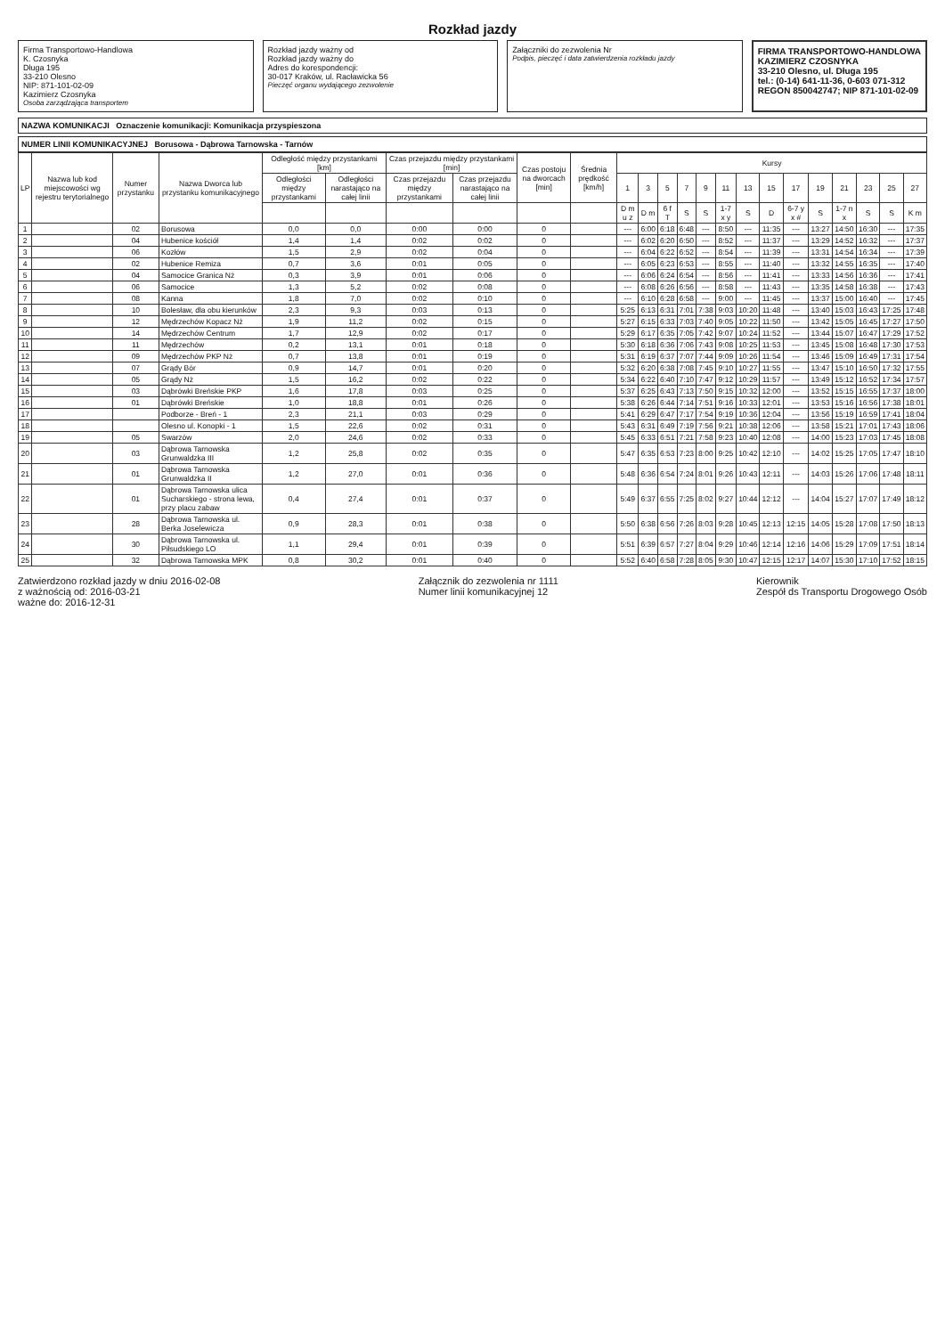Rozkład jazdy
Firma Transportowo-Handlowa
K. Czosnyka
Długa 195
33-210 Olesno
NIP: 871-101-02-09
Kazimierz Czosnyka
Osoba zarządzająca transportem
Rozkład jazdy ważny od
Rozkład jazdy ważny do
Adres do korespondencji:
30-017 Kraków, ul. Racławicka 56
Pieczęć organu wydającego zezwolenie
Załączniki do zezwolenia Nr
Podpis, pieczęć i data zatwierdzenia rozkładu jazdy
FIRMA TRANSPORTOWO-HANDLOWA
KAZIMIERZ CZOSNYKA
33-210 Olesno, ul. Długa 195
tel.: (0-14) 641-11-36, 0-603 071-312
REGON 850042747; NIP 871-101-02-09
NAZWA KOMUNIKACJI Oznaczenie komunikacji: Komunikacja przyspieszona
NUMER LINII KOMUNIKACYJNEJ Borusowa - Dąbrowa Tarnowska - Tarnów
| LP | Nazwa lub kod miejscowości wg rejestru terytorialnego | Numer przystanku | Nazwa Dworca lub przystanku komunikacyjnego | Odległość między przystankami [km] | | Czas przejazdu między przystankami [min] | | Czas postoju na dworcach [min] | Średnia prędkość [km/h] | Kursy | | | | | | | | | | | | | |
| --- | --- | --- | --- | --- | --- | --- | --- | --- | --- | --- | --- | --- | --- | --- | --- | --- | --- | --- | --- | --- | --- | --- | --- |
| | | | | Odległości między przystankami | Odległości narastająco na całej linii | Czas przejazdu między przystankami | Czas przejazdu narastająco na całej linii | | | 1 | 3 | 5 | 7 | 9 | 11 | 13 | 15 | 17 | 19 | 21 | 23 | 25 | 27 |
| | | | | | | | | | | D m u z | D m | 6 f T | S | S | 1-7 x y | S | D | 6-7 y x # | S | 1-7 n x | S | S | K m |
| 1 | | 02 | Borusowa | 0,0 | 0,0 | 0:00 | 0:00 | 0 | | --- | 6:00 | 6:18 | 6:48 | --- | 8:50 | --- | 11:35 | --- | 13:27 | 14:50 | 16:30 | --- | 17:35 |
| 2 | | 04 | Hubenice kościół | 1,4 | 1,4 | 0:02 | 0:02 | 0 | | --- | 6:02 | 6:20 | 6:50 | --- | 8:52 | --- | 11:37 | --- | 13:29 | 14:52 | 16:32 | --- | 17:37 |
| 3 | | 06 | Kozłów | 1,5 | 2,9 | 0:02 | 0:04 | 0 | | --- | 6:04 | 6:22 | 6:52 | --- | 8:54 | --- | 11:39 | --- | 13:31 | 14:54 | 16:34 | --- | 17:39 |
| 4 | | 02 | Hubenice Remiza | 0,7 | 3,6 | 0:01 | 0:05 | 0 | | --- | 6:05 | 6:23 | 6:53 | --- | 8:55 | --- | 11:40 | --- | 13:32 | 14:55 | 16:35 | --- | 17:40 |
| 5 | | 04 | Samocice Granica Nż | 0,3 | 3,9 | 0:01 | 0:06 | 0 | | --- | 6:06 | 6:24 | 6:54 | --- | 8:56 | --- | 11:41 | --- | 13:33 | 14:56 | 16:36 | --- | 17:41 |
| 6 | | 06 | Samocice | 1,3 | 5,2 | 0:02 | 0:08 | 0 | | --- | 6:08 | 6:26 | 6:56 | --- | 8:58 | --- | 11:43 | --- | 13:35 | 14:58 | 16:38 | --- | 17:43 |
| 7 | | 08 | Kanna | 1,8 | 7,0 | 0:02 | 0:10 | 0 | | --- | 6:10 | 6:28 | 6:58 | --- | 9:00 | --- | 11:45 | --- | 13:37 | 15:00 | 16:40 | --- | 17:45 |
| 8 | | 10 | Bolesław, dla obu kierunków | 2,3 | 9,3 | 0:03 | 0:13 | 0 | | 5:25 | 6:13 | 6:31 | 7:01 | 7:38 | 9:03 | 10:20 | 11:48 | --- | 13:40 | 15:03 | 16:43 | 17:25 | 17:48 |
| 9 | | 12 | Mędrzechów Kopacz Nż | 1,9 | 11,2 | 0:02 | 0:15 | 0 | | 5:27 | 6:15 | 6:33 | 7:03 | 7:40 | 9:05 | 10:22 | 11:50 | --- | 13:42 | 15:05 | 16:45 | 17:27 | 17:50 |
| 10 | | 14 | Mędrzechów Centrum | 1,7 | 12,9 | 0:02 | 0:17 | 0 | | 5:29 | 6:17 | 6:35 | 7:05 | 7:42 | 9:07 | 10:24 | 11:52 | --- | 13:44 | 15:07 | 16:47 | 17:29 | 17:52 |
| 11 | | 11 | Mędrzechów | 0,2 | 13,1 | 0:01 | 0:18 | 0 | | 5:30 | 6:18 | 6:36 | 7:06 | 7:43 | 9:08 | 10:25 | 11:53 | --- | 13:45 | 15:08 | 16:48 | 17:30 | 17:53 |
| 12 | | 09 | Mędrzechów PKP Nż | 0,7 | 13,8 | 0:01 | 0:19 | 0 | | 5:31 | 6:19 | 6:37 | 7:07 | 7:44 | 9:09 | 10:26 | 11:54 | --- | 13:46 | 15:09 | 16:49 | 17:31 | 17:54 |
| 13 | | 07 | Grądy Bór | 0,9 | 14,7 | 0:01 | 0:20 | 0 | | 5:32 | 6:20 | 6:38 | 7:08 | 7:45 | 9:10 | 10:27 | 11:55 | --- | 13:47 | 15:10 | 16:50 | 17:32 | 17:55 |
| 14 | | 05 | Grądy Nż | 1,5 | 16,2 | 0:02 | 0:22 | 0 | | 5:34 | 6:22 | 6:40 | 7:10 | 7:47 | 9:12 | 10:29 | 11:57 | --- | 13:49 | 15:12 | 16:52 | 17:34 | 17:57 |
| 15 | | 03 | Dąbrówki Breńskie PKP | 1,6 | 17,8 | 0:03 | 0:25 | 0 | | 5:37 | 6:25 | 6:43 | 7:13 | 7:50 | 9:15 | 10:32 | 12:00 | --- | 13:52 | 15:15 | 16:55 | 17:37 | 18:00 |
| 16 | | 01 | Dąbrówki Breńskie | 1,0 | 18,8 | 0:01 | 0:26 | 0 | | 5:38 | 6:26 | 6:44 | 7:14 | 7:51 | 9:16 | 10:33 | 12:01 | --- | 13:53 | 15:16 | 16:56 | 17:38 | 18:01 |
| 17 | | | Podborze - Breń - 1 | 2,3 | 21,1 | 0:03 | 0:29 | 0 | | 5:41 | 6:29 | 6:47 | 7:17 | 7:54 | 9:19 | 10:36 | 12:04 | --- | 13:56 | 15:19 | 16:59 | 17:41 | 18:04 |
| 18 | | | Olesno ul. Konopki - 1 | 1,5 | 22,6 | 0:02 | 0:31 | 0 | | 5:43 | 6:31 | 6:49 | 7:19 | 7:56 | 9:21 | 10:38 | 12:06 | --- | 13:58 | 15:21 | 17:01 | 17:43 | 18:06 |
| 19 | | 05 | Swarzów | 2,0 | 24,6 | 0:02 | 0:33 | 0 | | 5:45 | 6:33 | 6:51 | 7:21 | 7:58 | 9:23 | 10:40 | 12:08 | --- | 14:00 | 15:23 | 17:03 | 17:45 | 18:08 |
| 20 | | 03 | Dąbrowa Tarnowska Grunwaldzka III | 1,2 | 25,8 | 0:02 | 0:35 | 0 | | 5:47 | 6:35 | 6:53 | 7:23 | 8:00 | 9:25 | 10:42 | 12:10 | --- | 14:02 | 15:25 | 17:05 | 17:47 | 18:10 |
| 21 | | 01 | Dąbrowa Tarnowska Grunwaldzka II | 1,2 | 27,0 | 0:01 | 0:36 | 0 | | 5:48 | 6:36 | 6:54 | 7:24 | 8:01 | 9:26 | 10:43 | 12:11 | --- | 14:03 | 15:26 | 17:06 | 17:48 | 18:11 |
| 22 | | 01 | Dąbrowa Tarnowska ulica Sucharskiego - strona lewa, przy placu zabaw | 0,4 | 27,4 | 0:01 | 0:37 | 0 | | 5:49 | 6:37 | 6:55 | 7:25 | 8:02 | 9:27 | 10:44 | 12:12 | --- | 14:04 | 15:27 | 17:07 | 17:49 | 18:12 |
| 23 | | 28 | Dąbrowa Tarnowska ul. Berka Joselewicza | 0,9 | 28,3 | 0:01 | 0:38 | 0 | | 5:50 | 6:38 | 6:56 | 7:26 | 8:03 | 9:28 | 10:45 | 12:13 | 12:15 | 14:05 | 15:28 | 17:08 | 17:50 | 18:13 |
| 24 | | 30 | Dąbrowa Tarnowska ul. Piłsudskiego LO | 1,1 | 29,4 | 0:01 | 0:39 | 0 | | 5:51 | 6:39 | 6:57 | 7:27 | 8:04 | 9:29 | 10:46 | 12:14 | 12:16 | 14:06 | 15:29 | 17:09 | 17:51 | 18:14 |
| 25 | | 32 | Dąbrowa Tarnowska MPK | 0,8 | 30,2 | 0:01 | 0:40 | 0 | | 5:52 | 6:40 | 6:58 | 7:28 | 8:05 | 9:30 | 10:47 | 12:15 | 12:17 | 14:07 | 15:30 | 17:10 | 17:52 | 18:15 |
Zatwierdzono rozkład jazdy w dniu 2016-02-08
z ważnością od: 2016-03-21
ważne do: 2016-12-31
Załącznik do zezwolenia nr 1111
Numer linii komunikacyjnej 12
Kierownik
Zespół ds Transportu Drogowego Osób